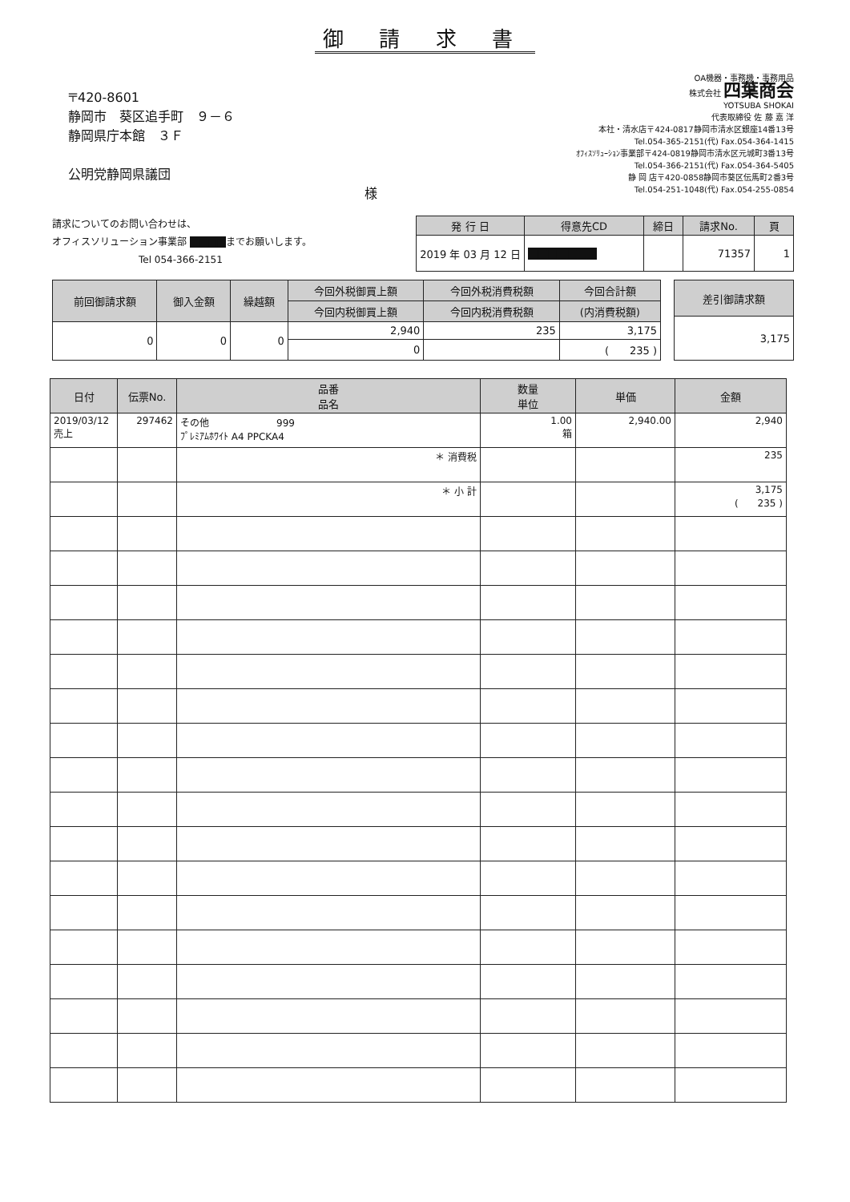御 請 求 書
〒420-8601
静岡市　葵区追手町　９－６
静岡県庁本館　３Ｆ
公明党静岡県議団
様
OA機器・事務機・事務用品
株式会社 四葉商会
YOTSUBA SHOKAI
代表取締役 佐 藤 嘉 洋
本社・清水店〒424-0817静岡市清水区銀座14番13号
Tel.054-365-2151(代) Fax.054-364-1415
ｵﾌｨｽｿﾘｭｰｼｮﾝ事業部〒424-0819静岡市清水区元城町3番13号
Tel.054-366-2151(代) Fax.054-364-5405
静 岡 店〒420-0858静岡市葵区伝馬町2番3号
Tel.054-251-1048(代) Fax.054-255-0854
請求についてのお問い合わせは、
オフィスソリューション事業部 ■■■■までお願いします。
　　　　　　　　　Tel 054-366-2151
| 発 行 日 | 得意先CD | 締日 | 請求No. | 頁 |
| --- | --- | --- | --- | --- |
| 2019 年 03 月 12 日 | ■■■■■■■ | | 71357 | 1 |
| 前回御請求額 | 御入金額 | 繰越額 | 今回外税御買上額 | 今回外税消費税額 | 今回合計額 |
| --- | --- | --- | --- | --- | --- |
| | | | 今回内税御買上額 | 今回内税消費税額 | (内消費税額) |
| 0 | 0 | 0 | 2,940 | 235 | 3,175 |
| | | | 0 | | ( 235 ) |
| 差引御請求額 |
| --- |
| 3,175 |
| 日付 | 伝票No. | 品番 品名 | 数量 単位 | 単価 | 金額 |
| --- | --- | --- | --- | --- | --- |
| 2019/03/12 売上 | 297462 | その他 999 ﾌﾟﾚﾐｱﾑﾎﾜｲﾄ A4 PPCKA4 | 1.00 箱 | 2,940.00 | 2,940 |
| | | ＊ 消費税 | | | 235 |
| | | ＊ 小 計 | | | 3,175 ( 235 ) |